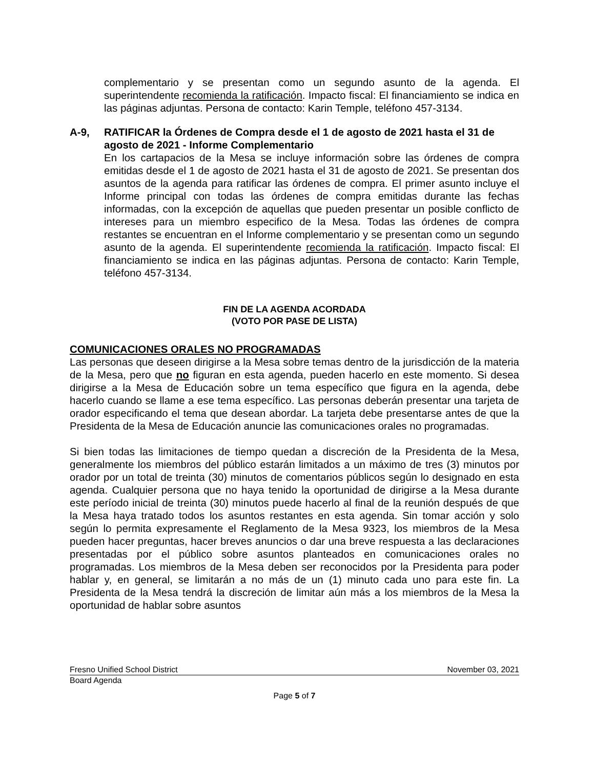complementario y se presentan como un segundo asunto de la agenda. El superintendente recomienda la ratificación. Impacto fiscal: El financiamiento se indica en las páginas adjuntas. Persona de contacto: Karin Temple, teléfono 457-3134.
A-9, RATIFICAR la Órdenes de Compra desde el 1 de agosto de 2021 hasta el 31 de agosto de 2021 - Informe Complementario
En los cartapacios de la Mesa se incluye información sobre las órdenes de compra emitidas desde el 1 de agosto de 2021 hasta el 31 de agosto de 2021. Se presentan dos asuntos de la agenda para ratificar las órdenes de compra. El primer asunto incluye el Informe principal con todas las órdenes de compra emitidas durante las fechas informadas, con la excepción de aquellas que pueden presentar un posible conflicto de intereses para un miembro especifico de la Mesa. Todas las órdenes de compra restantes se encuentran en el Informe complementario y se presentan como un segundo asunto de la agenda. El superintendente recomienda la ratificación. Impacto fiscal: El financiamiento se indica en las páginas adjuntas. Persona de contacto: Karin Temple, teléfono 457-3134.
FIN DE LA AGENDA ACORDADA
(VOTO POR PASE DE LISTA)
COMUNICACIONES ORALES NO PROGRAMADAS
Las personas que deseen dirigirse a la Mesa sobre temas dentro de la jurisdicción de la materia de la Mesa, pero que no figuran en esta agenda, pueden hacerlo en este momento. Si desea dirigirse a la Mesa de Educación sobre un tema específico que figura en la agenda, debe hacerlo cuando se llame a ese tema específico. Las personas deberán presentar una tarjeta de orador especificando el tema que desean abordar. La tarjeta debe presentarse antes de que la Presidenta de la Mesa de Educación anuncie las comunicaciones orales no programadas.
Si bien todas las limitaciones de tiempo quedan a discreción de la Presidenta de la Mesa, generalmente los miembros del público estarán limitados a un máximo de tres (3) minutos por orador por un total de treinta (30) minutos de comentarios públicos según lo designado en esta agenda. Cualquier persona que no haya tenido la oportunidad de dirigirse a la Mesa durante este período inicial de treinta (30) minutos puede hacerlo al final de la reunión después de que la Mesa haya tratado todos los asuntos restantes en esta agenda. Sin tomar acción y solo según lo permita expresamente el Reglamento de la Mesa 9323, los miembros de la Mesa pueden hacer preguntas, hacer breves anuncios o dar una breve respuesta a las declaraciones presentadas por el público sobre asuntos planteados en comunicaciones orales no programadas. Los miembros de la Mesa deben ser reconocidos por la Presidenta para poder hablar y, en general, se limitarán a no más de un (1) minuto cada uno para este fin. La Presidenta de la Mesa tendrá la discreción de limitar aún más a los miembros de la Mesa la oportunidad de hablar sobre asuntos
Fresno Unified School District November 03, 2021
Board Agenda
Page 5 of 7